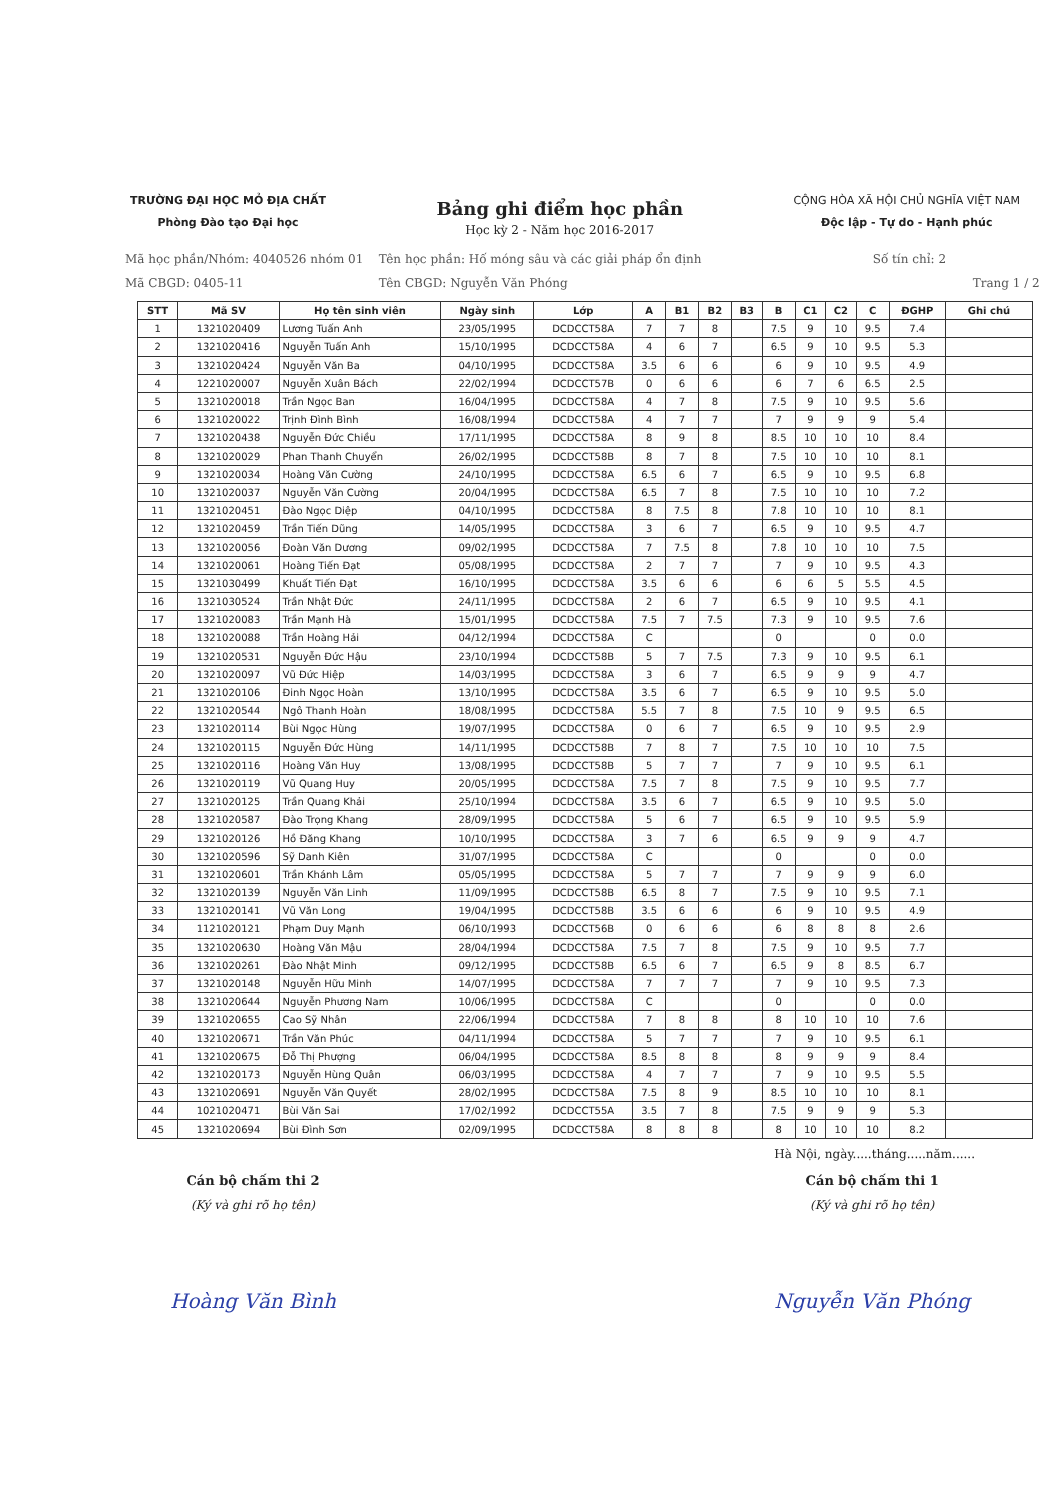TRƯỜNG ĐẠI HỌC MỎ ĐỊA CHẤT
Phòng Đào tạo Đại học
Bảng ghi điểm học phần
Học kỳ 2 - Năm học 2016-2017
CỘNG HÒA XÃ HỘI CHỦ NGHĨA VIỆT NAM
Độc lập - Tự do - Hạnh phúc
Mã học phần/Nhóm: 4040526 nhóm 01 Tên học phần: Hố móng sâu và các giải pháp ổn định Số tín chỉ: 2
Mã CBGD: 0405-11 Tên CBGD: Nguyễn Văn Phóng Trang 1 / 2
| STT | Mã SV | Họ tên sinh viên | Ngày sinh | Lớp | A | B1 | B2 | B3 | B | C1 | C2 | C | ĐGHP | Ghi chú |
| --- | --- | --- | --- | --- | --- | --- | --- | --- | --- | --- | --- | --- | --- | --- |
| 1 | 1321020409 | Lương Tuấn Anh | 23/05/1995 | DCDCCT58A | 7 | 7 | 8 | | 7.5 | 9 | 10 | 9.5 | 7.4 | |
| 2 | 1321020416 | Nguyễn Tuấn Anh | 15/10/1995 | DCDCCT58A | 4 | 6 | 7 | | 6.5 | 9 | 10 | 9.5 | 5.3 | |
| 3 | 1321020424 | Nguyễn Văn Ba | 04/10/1995 | DCDCCT58A | 3.5 | 6 | 6 | | 6 | 9 | 10 | 9.5 | 4.9 | |
| 4 | 1221020007 | Nguyễn Xuân Bách | 22/02/1994 | DCDCCT57B | 0 | 6 | 6 | | 6 | 7 | 6 | 6.5 | 2.5 | |
| 5 | 1321020018 | Trần Ngọc Ban | 16/04/1995 | DCDCCT58A | 4 | 7 | 8 | | 7.5 | 9 | 10 | 9.5 | 5.6 | |
| 6 | 1321020022 | Trịnh Đình Bình | 16/08/1994 | DCDCCT58A | 4 | 7 | 7 | | 7 | 9 | 9 | 9 | 5.4 | |
| 7 | 1321020438 | Nguyễn Đức Chiều | 17/11/1995 | DCDCCT58A | 8 | 9 | 8 | | 8.5 | 10 | 10 | 10 | 8.4 | |
| 8 | 1321020029 | Phan Thanh Chuyển | 26/02/1995 | DCDCCT58B | 8 | 7 | 8 | | 7.5 | 10 | 10 | 10 | 8.1 | |
| 9 | 1321020034 | Hoàng Văn Cường | 24/10/1995 | DCDCCT58A | 6.5 | 6 | 7 | | 6.5 | 9 | 10 | 9.5 | 6.8 | |
| 10 | 1321020037 | Nguyễn Văn Cường | 20/04/1995 | DCDCCT58A | 6.5 | 7 | 8 | | 7.5 | 10 | 10 | 10 | 7.2 | |
| 11 | 1321020451 | Đào Ngọc Diệp | 04/10/1995 | DCDCCT58A | 8 | 7.5 | 8 | | 7.8 | 10 | 10 | 10 | 8.1 | |
| 12 | 1321020459 | Trần Tiến Dũng | 14/05/1995 | DCDCCT58A | 3 | 6 | 7 | | 6.5 | 9 | 10 | 9.5 | 4.7 | |
| 13 | 1321020056 | Đoàn Văn Dương | 09/02/1995 | DCDCCT58A | 7 | 7.5 | 8 | | 7.8 | 10 | 10 | 10 | 7.5 | |
| 14 | 1321020061 | Hoàng Tiến Đạt | 05/08/1995 | DCDCCT58A | 2 | 7 | 7 | | 7 | 9 | 10 | 9.5 | 4.3 | |
| 15 | 1321030499 | Khuất Tiến Đạt | 16/10/1995 | DCDCCT58A | 3.5 | 6 | 6 | | 6 | 6 | 5 | 5.5 | 4.5 | |
| 16 | 1321030524 | Trần Nhật Đức | 24/11/1995 | DCDCCT58A | 2 | 6 | 7 | | 6.5 | 9 | 10 | 9.5 | 4.1 | |
| 17 | 1321020083 | Trần Mạnh Hà | 15/01/1995 | DCDCCT58A | 7.5 | 7 | 7.5 | | 7.3 | 9 | 10 | 9.5 | 7.6 | |
| 18 | 1321020088 | Trần Hoàng Hải | 04/12/1994 | DCDCCT58A | C | | | | 0 | | | 0 | 0.0 | |
| 19 | 1321020531 | Nguyễn Đức Hậu | 23/10/1994 | DCDCCT58B | 5 | 7 | 7.5 | | 7.3 | 9 | 10 | 9.5 | 6.1 | |
| 20 | 1321020097 | Vũ Đức Hiệp | 14/03/1995 | DCDCCT58A | 3 | 6 | 7 | | 6.5 | 9 | 9 | 9 | 4.7 | |
| 21 | 1321020106 | Đinh Ngọc Hoàn | 13/10/1995 | DCDCCT58A | 3.5 | 6 | 7 | | 6.5 | 9 | 10 | 9.5 | 5.0 | |
| 22 | 1321020544 | Ngô Thanh Hoàn | 18/08/1995 | DCDCCT58A | 5.5 | 7 | 8 | | 7.5 | 10 | 9 | 9.5 | 6.5 | |
| 23 | 1321020114 | Bùi Ngọc Hùng | 19/07/1995 | DCDCCT58A | 0 | 6 | 7 | | 6.5 | 9 | 10 | 9.5 | 2.9 | |
| 24 | 1321020115 | Nguyễn Đức Hùng | 14/11/1995 | DCDCCT58B | 7 | 8 | 7 | | 7.5 | 10 | 10 | 10 | 7.5 | |
| 25 | 1321020116 | Hoàng Văn Huy | 13/08/1995 | DCDCCT58B | 5 | 7 | 7 | | 7 | 9 | 10 | 9.5 | 6.1 | |
| 26 | 1321020119 | Vũ Quang Huy | 20/05/1995 | DCDCCT58A | 7.5 | 7 | 8 | | 7.5 | 9 | 10 | 9.5 | 7.7 | |
| 27 | 1321020125 | Trần Quang Khải | 25/10/1994 | DCDCCT58A | 3.5 | 6 | 7 | | 6.5 | 9 | 10 | 9.5 | 5.0 | |
| 28 | 1321020587 | Đào Trọng Khang | 28/09/1995 | DCDCCT58A | 5 | 6 | 7 | | 6.5 | 9 | 10 | 9.5 | 5.9 | |
| 29 | 1321020126 | Hồ Đăng Khang | 10/10/1995 | DCDCCT58A | 3 | 7 | 6 | | 6.5 | 9 | 9 | 9 | 4.7 | |
| 30 | 1321020596 | Sỹ Danh Kiên | 31/07/1995 | DCDCCT58A | C | | | | 0 | | | 0 | 0.0 | |
| 31 | 1321020601 | Trần Khánh Lâm | 05/05/1995 | DCDCCT58A | 5 | 7 | 7 | | 7 | 9 | 9 | 9 | 6.0 | |
| 32 | 1321020139 | Nguyễn Văn Linh | 11/09/1995 | DCDCCT58B | 6.5 | 8 | 7 | | 7.5 | 9 | 10 | 9.5 | 7.1 | |
| 33 | 1321020141 | Vũ Văn Long | 19/04/1995 | DCDCCT58B | 3.5 | 6 | 6 | | 6 | 9 | 10 | 9.5 | 4.9 | |
| 34 | 1121020121 | Phạm Duy Mạnh | 06/10/1993 | DCDCCT56B | 0 | 6 | 6 | | 6 | 8 | 8 | 8 | 2.6 | |
| 35 | 1321020630 | Hoàng Văn Mậu | 28/04/1994 | DCDCCT58A | 7.5 | 7 | 8 | | 7.5 | 9 | 10 | 9.5 | 7.7 | |
| 36 | 1321020261 | Đào Nhật Minh | 09/12/1995 | DCDCCT58B | 6.5 | 6 | 7 | | 6.5 | 9 | 8 | 8.5 | 6.7 | |
| 37 | 1321020148 | Nguyễn Hữu Minh | 14/07/1995 | DCDCCT58A | 7 | 7 | 7 | | 7 | 9 | 10 | 9.5 | 7.3 | |
| 38 | 1321020644 | Nguyễn Phương Nam | 10/06/1995 | DCDCCT58A | C | | | | 0 | | | 0 | 0.0 | |
| 39 | 1321020655 | Cao Sỹ Nhân | 22/06/1994 | DCDCCT58A | 7 | 8 | 8 | | 8 | 10 | 10 | 10 | 7.6 | |
| 40 | 1321020671 | Trần Văn Phúc | 04/11/1994 | DCDCCT58A | 5 | 7 | 7 | | 7 | 9 | 10 | 9.5 | 6.1 | |
| 41 | 1321020675 | Đỗ Thị Phượng | 06/04/1995 | DCDCCT58A | 8.5 | 8 | 8 | | 8 | 9 | 9 | 9 | 8.4 | |
| 42 | 1321020173 | Nguyễn Hùng Quân | 06/03/1995 | DCDCCT58A | 4 | 7 | 7 | | 7 | 9 | 10 | 9.5 | 5.5 | |
| 43 | 1321020691 | Nguyễn Văn Quyết | 28/02/1995 | DCDCCT58A | 7.5 | 8 | 9 | | 8.5 | 10 | 10 | 10 | 8.1 | |
| 44 | 1021020471 | Bùi Văn Sai | 17/02/1992 | DCDCCT55A | 3.5 | 7 | 8 | | 7.5 | 9 | 9 | 9 | 5.3 | |
| 45 | 1321020694 | Bùi Đình Sơn | 02/09/1995 | DCDCCT58A | 8 | 8 | 8 | | 8 | 10 | 10 | 10 | 8.2 | |
Hà Nội, ngày.....tháng.....năm......
Cán bộ chấm thi 2
(Ký và ghi rõ họ tên)
Hoàng Văn Bình
Cán bộ chấm thi 1
(Ký và ghi rõ họ tên)
Nguyễn Văn Phóng